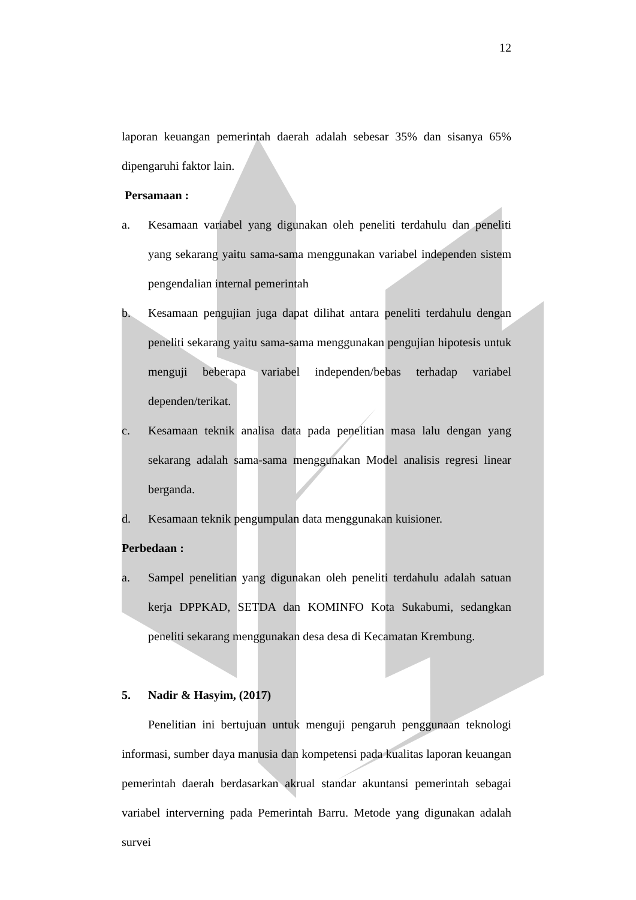12
laporan keuangan pemerintah daerah adalah sebesar 35% dan sisanya 65% dipengaruhi faktor lain.
Persamaan :
a. Kesamaan variabel yang digunakan oleh peneliti terdahulu dan peneliti yang sekarang yaitu sama-sama menggunakan variabel independen sistem pengendalian internal pemerintah
b. Kesamaan pengujian juga dapat dilihat antara peneliti terdahulu dengan peneliti sekarang yaitu sama-sama menggunakan pengujian hipotesis untuk menguji beberapa variabel independen/bebas terhadap variabel dependen/terikat.
c. Kesamaan teknik analisa data pada penelitian masa lalu dengan yang sekarang adalah sama-sama menggunakan Model analisis regresi linear berganda.
d. Kesamaan teknik pengumpulan data menggunakan kuisioner.
Perbedaan :
a. Sampel penelitian yang digunakan oleh peneliti terdahulu adalah satuan kerja DPPKAD, SETDA dan KOMINFO Kota Sukabumi, sedangkan peneliti sekarang menggunakan desa desa di Kecamatan Krembung.
5. Nadir & Hasyim, (2017)
Penelitian ini bertujuan untuk menguji pengaruh penggunaan teknologi informasi, sumber daya manusia dan kompetensi pada kualitas laporan keuangan pemerintah daerah berdasarkan akrual standar akuntansi pemerintah sebagai variabel interverning pada Pemerintah Barru. Metode yang digunakan adalah survei